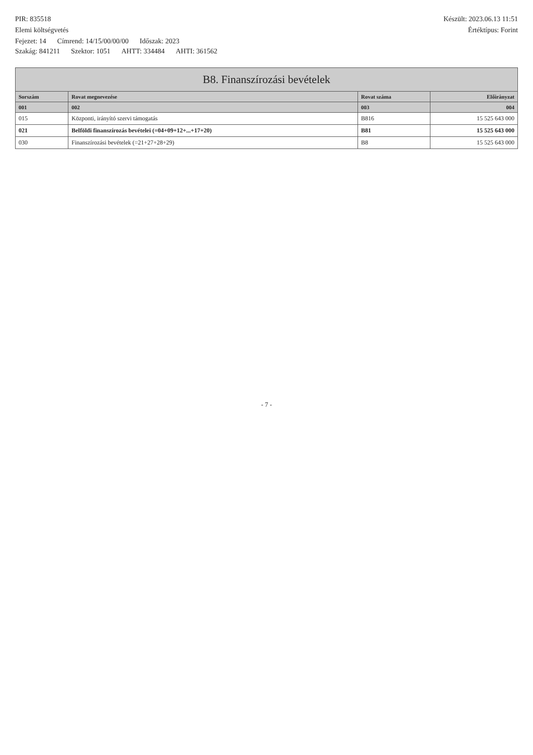PIR: 835518 Készült: 2023.06.13 11:51
Elemi költségvetés Értéktípus: Forint
Fejezet: 14 Címrend: 14/15/00/00/00 Időszak: 2023
Szakág: 841211 Szektor: 1051 AHTT: 334484 AHTI: 361562
| B8. Finanszírozási bevételek | | | |
| Sorszám | Rovat megnevezése | Rovat száma | Előirányzat |
| 001 | 002 | 003 | 004 |
| 015 | Központi, irányító szervi támogatás | B816 | 15 525 643 000 |
| 021 | Belföldi finanszírozás bevételei (=04+09+12+...+17+20) | B81 | 15 525 643 000 |
| 030 | Finanszírozási bevételek (=21+27+28+29) | B8 | 15 525 643 000 |
- 7 -